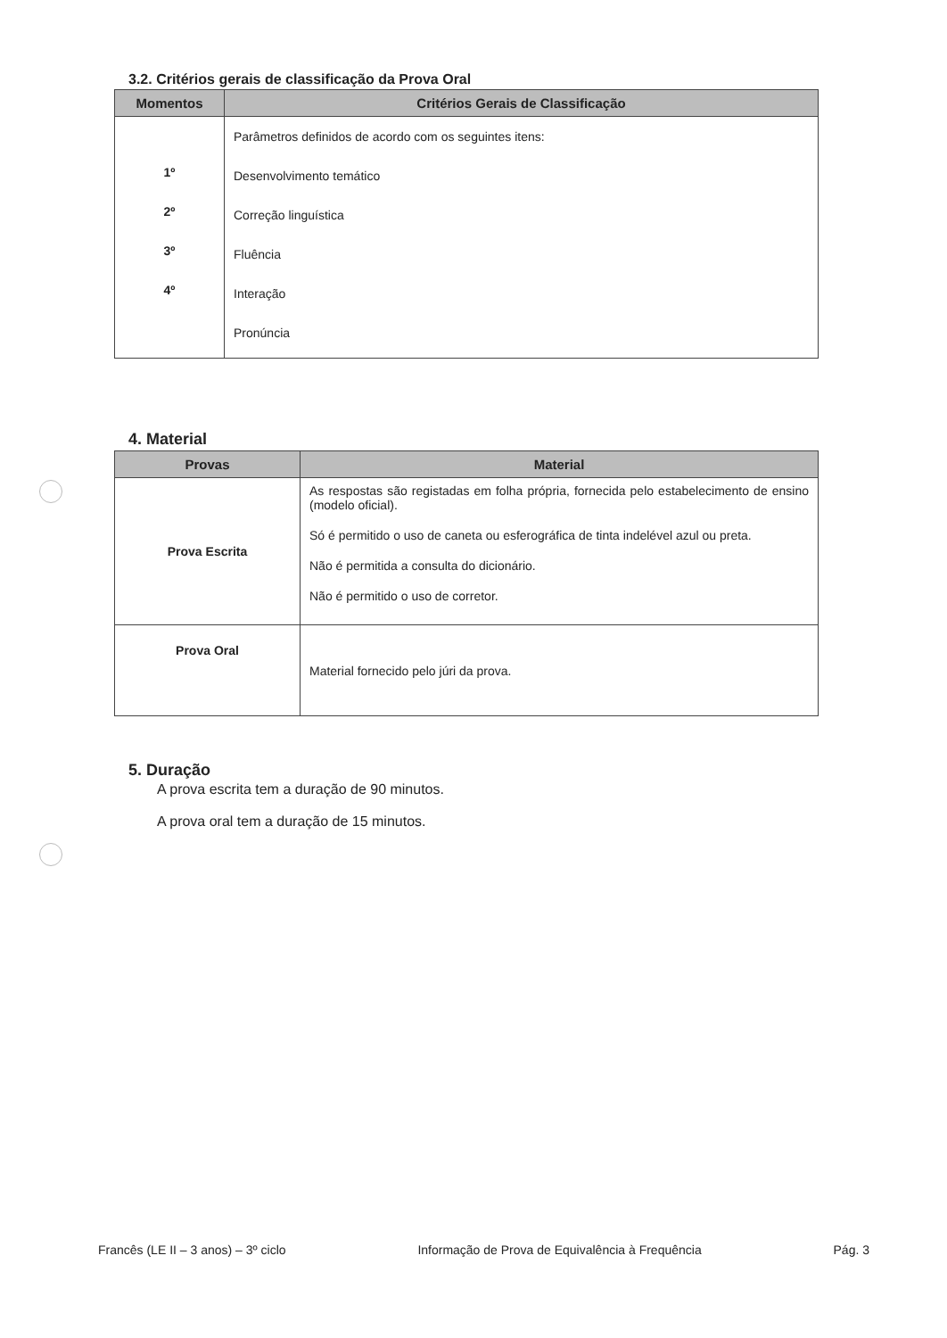3.2. Critérios gerais de classificação da Prova Oral
| Momentos | Critérios Gerais de Classificação |
| --- | --- |
| 1º 2º 3º 4º | Parâmetros definidos de acordo com os seguintes itens: Desenvolvimento temático Correção linguística Fluência Interação Pronúncia |
4. Material
| Provas | Material |
| --- | --- |
| Prova Escrita | As respostas são registadas em folha própria, fornecida pelo estabelecimento de ensino (modelo oficial). Só é permitido o uso de caneta ou esferográfica de tinta indelével azul ou preta. Não é permitida a consulta do dicionário. Não é permitido o uso de corretor. |
| Prova Oral | Material fornecido pelo júri da prova. |
5. Duração
A prova escrita tem a duração de 90 minutos.
A prova oral tem a duração de 15 minutos.
Francês (LE II – 3 anos) – 3º ciclo Informação de Prova de Equivalência à Frequência Pág. 3